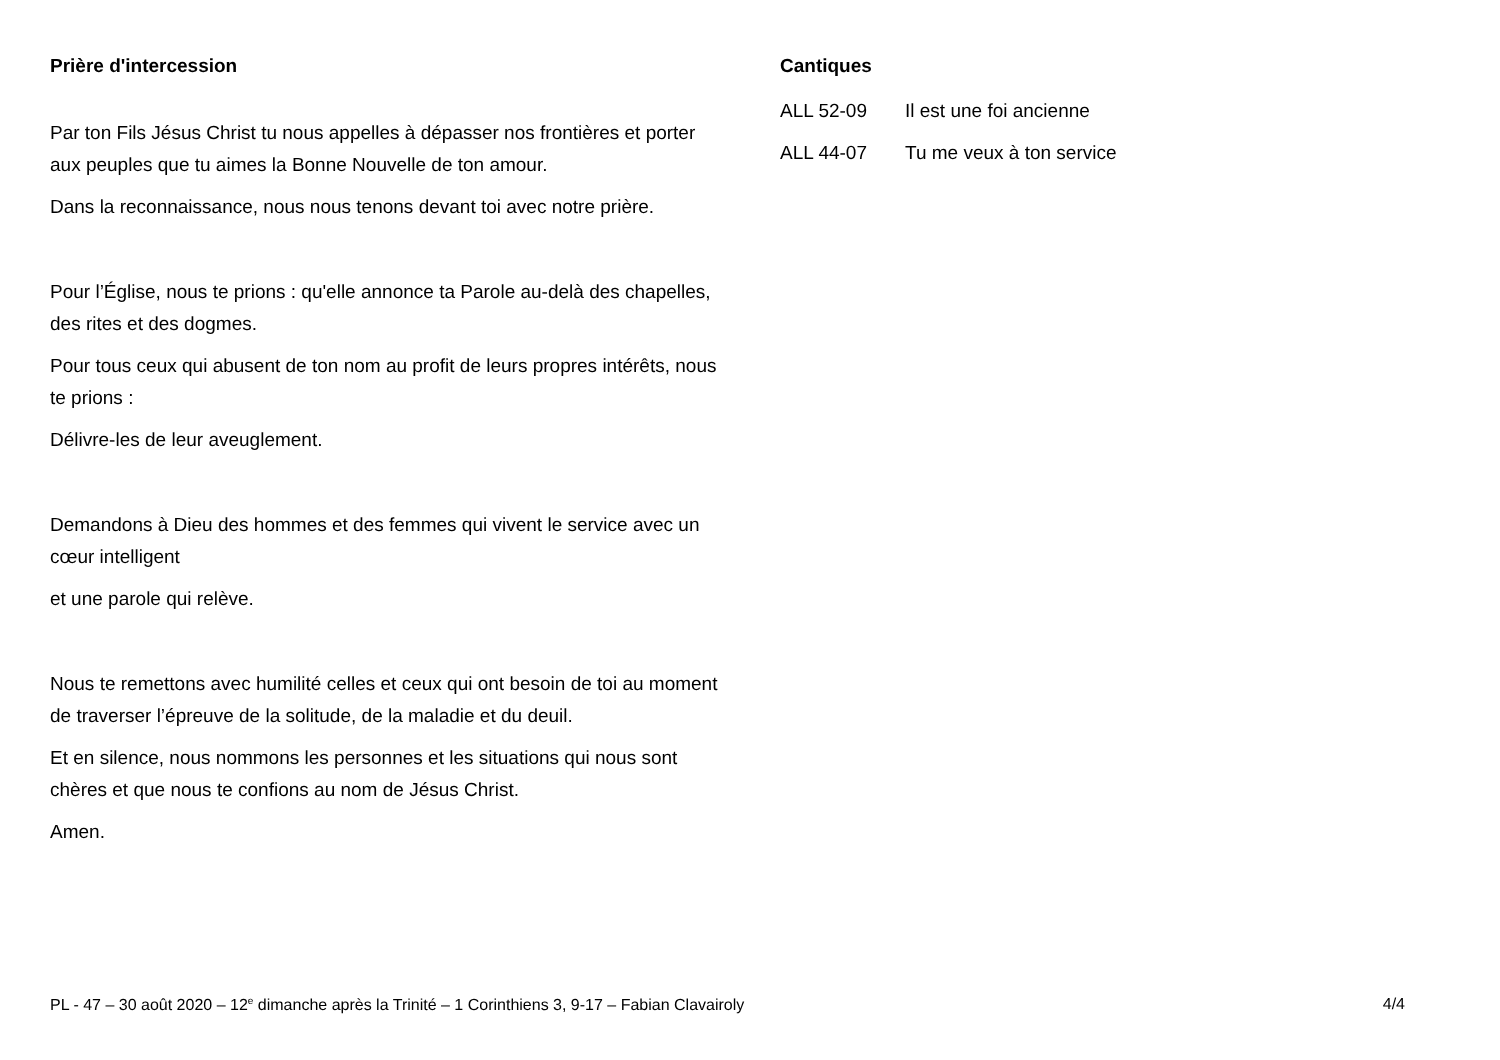Prière d'intercession
Par ton Fils Jésus Christ tu nous appelles à dépasser nos frontières et porter aux peuples que tu aimes la Bonne Nouvelle de ton amour.
Dans la reconnaissance, nous nous tenons devant toi avec notre prière.
Pour l’Église, nous te prions : qu'elle annonce ta Parole au-delà des chapelles, des rites et des dogmes.
Pour tous ceux qui abusent de ton nom au profit de leurs propres intérêts, nous te prions :
Délivre-les de leur aveuglement.
Demandons à Dieu des hommes et des femmes qui vivent le service avec un cœur intelligent
et une parole qui relève.
Nous te remettons avec humilité celles et ceux qui ont besoin de toi au moment de traverser l’épreuve de la solitude, de la maladie et du deuil.
Et en silence, nous nommons les personnes et les situations qui nous sont chères et que nous te confions au nom de Jésus Christ.
Amen.
Cantiques
ALL 52-09 Il est une foi ancienne
ALL 44-07 Tu me veux à ton service
PL - 47 – 30 août 2020 – 12<sup>e</sup> dimanche après la Trinité – 1 Corinthiens 3, 9-17 – Fabian Clavairoly 4/4